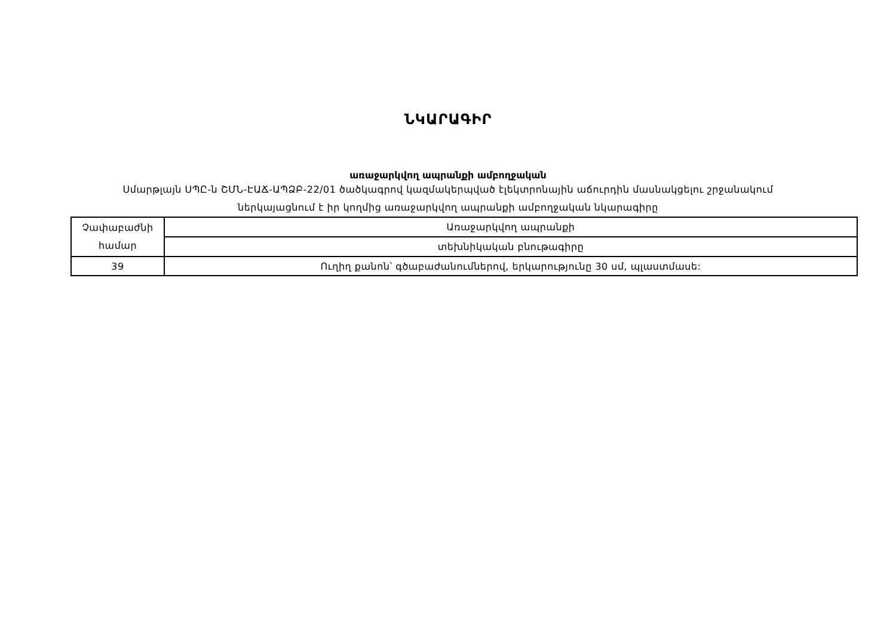ՆԿԱՐԱԳԻՐ
առաջարկվող ապրանքի ամբողջական
Սմարթլայն ՍՊԸ-ն ՇՄՆ-ԷԱՃ-ԱՊՁԲ-22/01 ծածկագրով կազմակերպված էլեկտրոնային աճուրդին մասնակցելու շրջանակում
ներկայացնում է իր կողմից առաջարկվող ապրանքի ամբողջական նկարագիրը
| Չափաբաժնի համար | Առաջարկվող ապրանքի |
| | տեխնիկական բնութագիրը |
| 39 | Ուղիղ քանոն՝ գծաբաժանումներով, երկարությունը 30 սմ, պլաստմասե: |